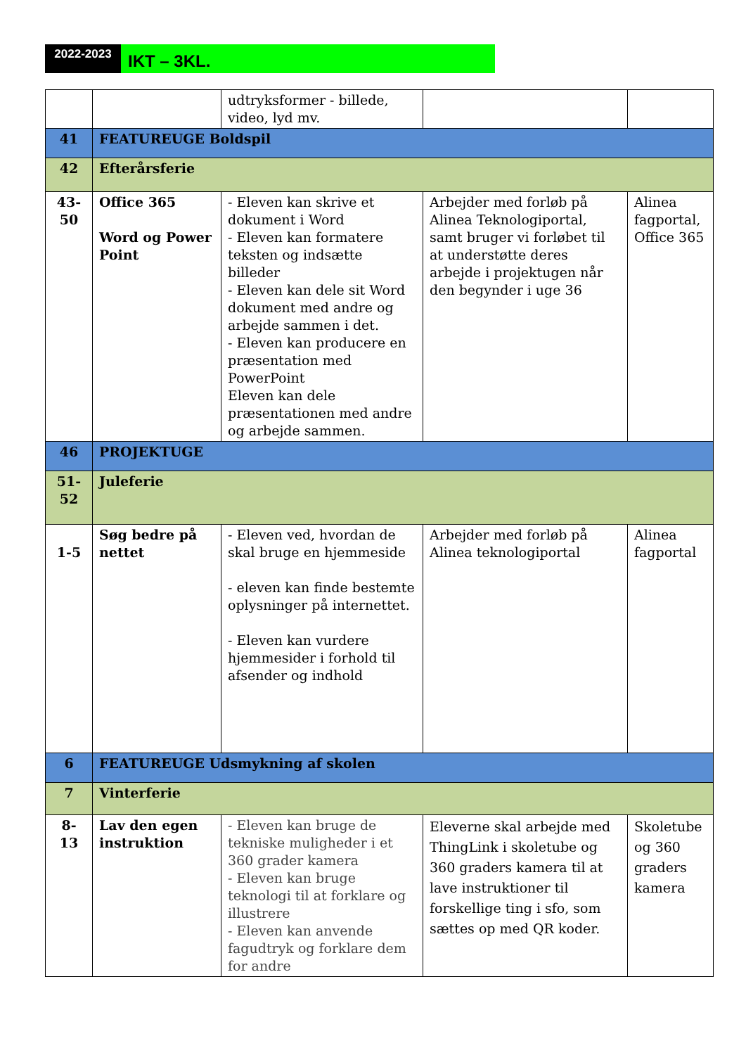2022-2023
IKT – 3KL.
| | | udtryksformer - billede, video, lyd mv. | | |
| 41 | FEATUREUGE Boldspil | | | |
| 42 | Efterårsferie | | | |
| 43- 50 | Office 365 Word og Power Point | - Eleven kan skrive et dokument i Word - Eleven kan formatere teksten og indsætte billeder - Eleven kan dele sit Word dokument med andre og arbejde sammen i det. - Eleven kan producere en præsentation med PowerPoint Eleven kan dele præsentationen med andre og arbejde sammen. | Arbejder med forløb på Alinea Teknologiportal, samt bruger vi forløbet til at understøtte deres arbejde i projektugen når den begynder i uge 36 | Alinea fagportal, Office 365 |
| 46 | PROJEKTUGE | | | |
| 51- 52 | Juleferie | | | |
| 1-5 | Søg bedre på nettet | - Eleven ved, hvordan de skal bruge en hjemmeside - eleven kan finde bestemte oplysninger på internettet. - Eleven kan vurdere hjemmesider i forhold til afsender og indhold | Arbejder med forløb på Alinea teknologiportal | Alinea fagportal |
| 6 | FEATUREUGE Udsmykning af skolen | | | |
| 7 | Vinterferie | | | |
| 8- 13 | Lav den egen instruktion | - Eleven kan bruge de tekniske muligheder i et 360 grader kamera - Eleven kan bruge teknologi til at forklare og illustrere - Eleven kan anvende fagudtryk og forklare dem for andre | Eleverne skal arbejde med ThingLink i skoletube og 360 graders kamera til at lave instruktioner til forskellige ting i sfo, som sættes op med QR koder. | Skoletube og 360 graders kamera |